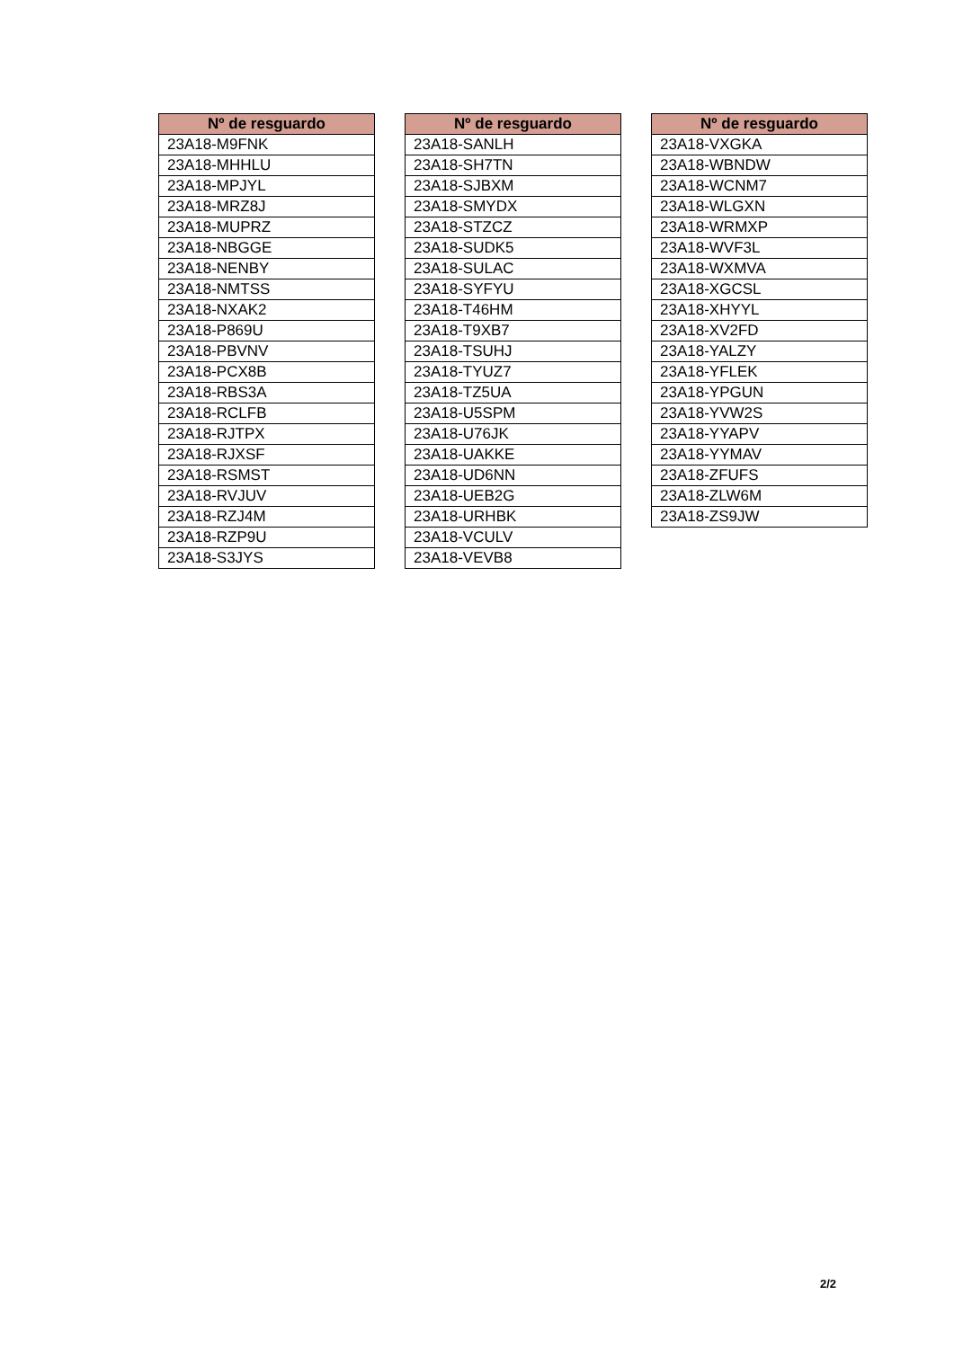| Nº de resguardo |
| --- |
| 23A18-M9FNK |
| 23A18-MHHLU |
| 23A18-MPJYL |
| 23A18-MRZ8J |
| 23A18-MUPRZ |
| 23A18-NBGGE |
| 23A18-NENBY |
| 23A18-NMTSS |
| 23A18-NXAK2 |
| 23A18-P869U |
| 23A18-PBVNV |
| 23A18-PCX8B |
| 23A18-RBS3A |
| 23A18-RCLFB |
| 23A18-RJTPX |
| 23A18-RJXSF |
| 23A18-RSMST |
| 23A18-RVJUV |
| 23A18-RZJ4M |
| 23A18-RZP9U |
| 23A18-S3JYS |
| Nº de resguardo |
| --- |
| 23A18-SANLH |
| 23A18-SH7TN |
| 23A18-SJBXM |
| 23A18-SMYDX |
| 23A18-STZCZ |
| 23A18-SUDK5 |
| 23A18-SULAC |
| 23A18-SYFYU |
| 23A18-T46HM |
| 23A18-T9XB7 |
| 23A18-TSUHJ |
| 23A18-TYUZ7 |
| 23A18-TZ5UA |
| 23A18-U5SPM |
| 23A18-U76JK |
| 23A18-UAKKE |
| 23A18-UD6NN |
| 23A18-UEB2G |
| 23A18-URHBK |
| 23A18-VCULV |
| 23A18-VEVB8 |
| Nº de resguardo |
| --- |
| 23A18-VXGKA |
| 23A18-WBNDW |
| 23A18-WCNM7 |
| 23A18-WLGXN |
| 23A18-WRMXP |
| 23A18-WVF3L |
| 23A18-WXMVA |
| 23A18-XGCSL |
| 23A18-XHYYL |
| 23A18-XV2FD |
| 23A18-YALZY |
| 23A18-YFLEK |
| 23A18-YPGUN |
| 23A18-YVW2S |
| 23A18-YYAPV |
| 23A18-YYMAV |
| 23A18-ZFUFS |
| 23A18-ZLW6M |
| 23A18-ZS9JW |
2/2